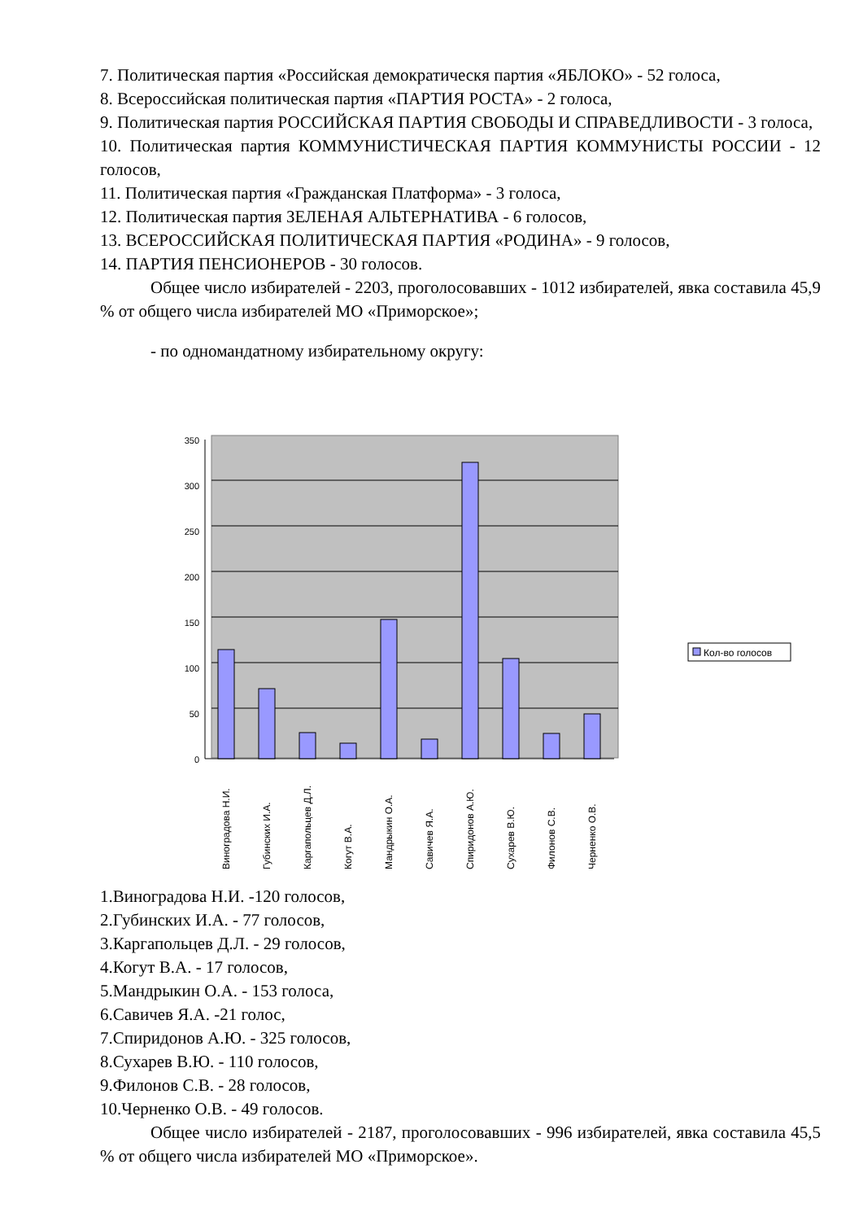7. Политическая партия «Российская демократическя партия «ЯБЛОКО» - 52 голоса,
8. Всероссийская политическая партия «ПАРТИЯ РОСТА» - 2 голоса,
9. Политическая партия РОССИЙСКАЯ ПАРТИЯ СВОБОДЫ И СПРАВЕДЛИВОСТИ - 3 голоса,
10. Политическая партия КОММУНИСТИЧЕСКАЯ ПАРТИЯ КОММУНИСТЫ РОССИИ - 12 голосов,
11. Политическая партия «Гражданская Платформа» - 3 голоса,
12. Политическая партия ЗЕЛЕНАЯ АЛЬТЕРНАТИВА - 6 голосов,
13. ВСЕРОССИЙСКАЯ ПОЛИТИЧЕСКАЯ ПАРТИЯ «РОДИНА» - 9 голосов,
14. ПАРТИЯ ПЕНСИОНЕРОВ - 30 голосов.
Общее число избирателей - 2203, проголосовавших - 1012 избирателей, явка составила 45,9 % от общего числа избирателей МО «Приморское»;
- по одномандатному избирательному округу:
350
300
250
200
150
100
50
0
Виноградова Н.И.
Губинских И.А.
Каргапольцев Д.Л.
Когут В.А.
Мандрыкин О.А.
Савичев Я.А.
Спиридонов А.Ю.
Сухарев В.Ю.
Филонов С.В.
Черненко О.В.
Кол-во голосов
1.Виноградова Н.И. -120 голосов,
2.Губинских И.А. - 77 голосов,
3.Каргапольцев Д.Л. - 29 голосов,
4.Когут В.А. - 17 голосов,
5.Мандрыкин О.А. - 153 голоса,
6.Савичев Я.А. -21 голос,
7.Спиридонов А.Ю. - 325 голосов,
8.Сухарев В.Ю. - 110 голосов,
9.Филонов С.В. - 28 голосов,
10.Черненко О.В. - 49 голосов.
Общее число избирателей - 2187, проголосовавших - 996 избирателей, явка составила 45,5 % от общего числа избирателей МО «Приморское».